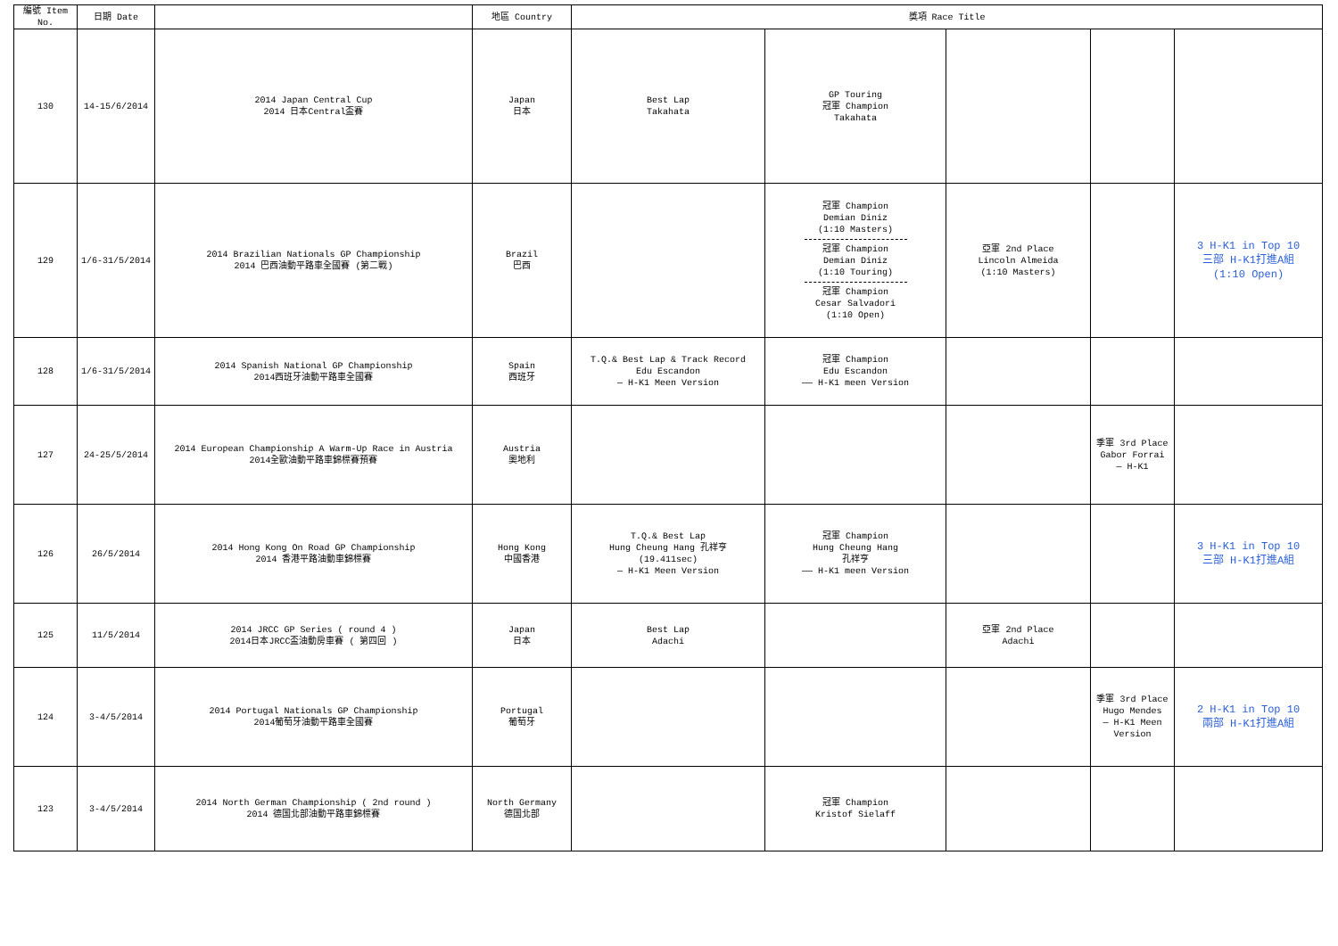| 編號 Item No. | 日期 Date | | 地區 Country | 獎項 Race Title | | | | |
| --- | --- | --- | --- | --- | --- | --- | --- | --- |
| 130 | 14-15/6/2014 | 2014 Japan Central Cup 2014 日本Central盃賽 | Japan 日本 | Best Lap Takahata | GP Touring 冠軍 Champion Takahata | | | |
| 129 | 1/6-31/5/2014 | 2014 Brazilian Nationals GP Championship 2014 巴西油動平路車全國賽 (第二戰) | Brazil 巴西 | | 冠軍 Champion Demian Diniz (1:10 Masters) 冠軍 Champion Demian Diniz (1:10 Touring) 冠軍 Champion Cesar Salvadori (1:10 Open) | 亞軍 2nd Place Lincoln Almeida (1:10 Masters) | | 3 H-K1 in Top 10 三部 H-K1打進A組 (1:10 Open) |
| 128 | 1/6-31/5/2014 | 2014 Spanish National GP Championship 2014西班牙油動平路車全國賽 | Spain 西班牙 | T.Q.& Best Lap & Track Record Edu Escandon — H-K1 Meen Version | 冠軍 Champion Edu Escandon —— H-K1 meen Version | | | |
| 127 | 24-25/5/2014 | 2014 European Championship A Warm-Up Race in Austria 2014全歐油動平路車錦標賽預賽 | Austria 奧地利 | | | | 季軍 3rd Place Gabor Forrai — H-K1 | |
| 126 | 26/5/2014 | 2014 Hong Kong On Road GP Championship 2014 香港平路油動車錦標賽 | Hong Kong 中國香港 | T.Q.& Best Lap Hung Cheung Hang 孔祥亨 (19.411sec) — H-K1 Meen Version | 冠軍 Champion Hung Cheung Hang 孔祥亨 —— H-K1 meen Version | | | 3 H-K1 in Top 10 三部 H-K1打進A組 |
| 125 | 11/5/2014 | 2014 JRCC GP Series ( round 4 ) 2014日本JRCC盃油動房車賽 ( 第四回 ) | Japan 日本 | Best Lap Adachi | | 亞軍 2nd Place Adachi | | |
| 124 | 3-4/5/2014 | 2014 Portugal Nationals GP Championship 2014葡萄牙油動平路車全國賽 | Portugal 葡萄牙 | | | | 季軍 3rd Place Hugo Mendes — H-K1 Meen Version | 2 H-K1 in Top 10 兩部 H-K1打進A組 |
| 123 | 3-4/5/2014 | 2014 North German Championship ( 2nd round ) 2014 德国北部油動平路車錦標賽 | North Germany 德国北部 | | 冠軍 Champion Kristof Sielaff | | | |